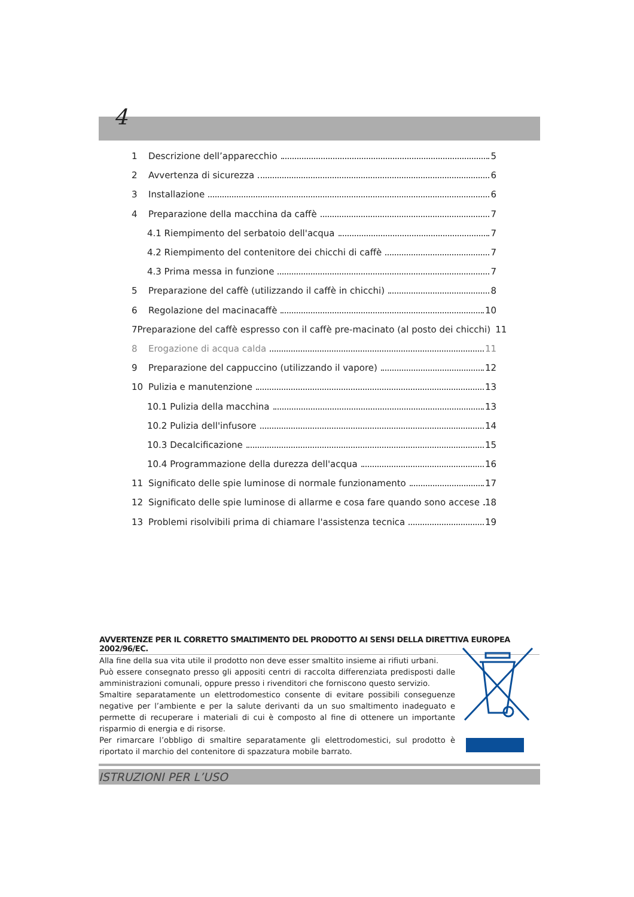4
1 Descrizione dell’apparecchio 5
2 Avvertenza di sicurezza 6
3 Installazione 6
4 Preparazione della macchina da caffè 7
4.1 Riempimento del serbatoio dell'acqua 7
4.2 Riempimento del contenitore dei chicchi di caffè 7
4.3 Prima messa in funzione 7
5 Preparazione del caffè (utilizzando il caffè in chicchi) 8
6 Regolazione del macinacaffè 10
7 Preparazione del caffè espresso con il caffè pre-macinato (al posto dei chicchi) 11
8 Erogazione di acqua calda 11
9 Preparazione del cappuccino (utilizzando il vapore) 12
10 Pulizia e manutenzione 13
10.1 Pulizia della macchina 13
10.2 Pulizia dell'infusore 14
10.3 Decalcificazione 15
10.4 Programmazione della durezza dell'acqua 16
11 Significato delle spie luminose di normale funzionamento 17
12 Significato delle spie luminose di allarme e cosa fare quando sono accese 18
13 Problemi risolvibili prima di chiamare l'assistenza tecnica 19
AVVERTENZE PER IL CORRETTO SMALTIMENTO DEL PRODOTTO AI SENSI DELLA DIRETTIVA EUROPEA 2002/96/EC.
Alla fine della sua vita utile il prodotto non deve esser smaltito insieme ai rifiuti urbani.
Può essere consegnato presso gli appositi centri di raccolta differenziata predisposti dalle amministrazioni comunali, oppure presso i rivenditori che forniscono questo servizio.
Smaltire separatamente un elettrodomestico consente di evitare possibili conseguenze negative per l’ambiente e per la salute derivanti da un suo smaltimento inadeguato e permette di recuperare i materiali di cui è composto al fine di ottenere un importante risparmio di energia e di risorse.
Per rimarcare l’obbligo di smaltire separatamente gli elettrodomestici, sul prodotto è riportato il marchio del contenitore di spazzatura mobile barrato.
ISTRUZIONI PER L’USO